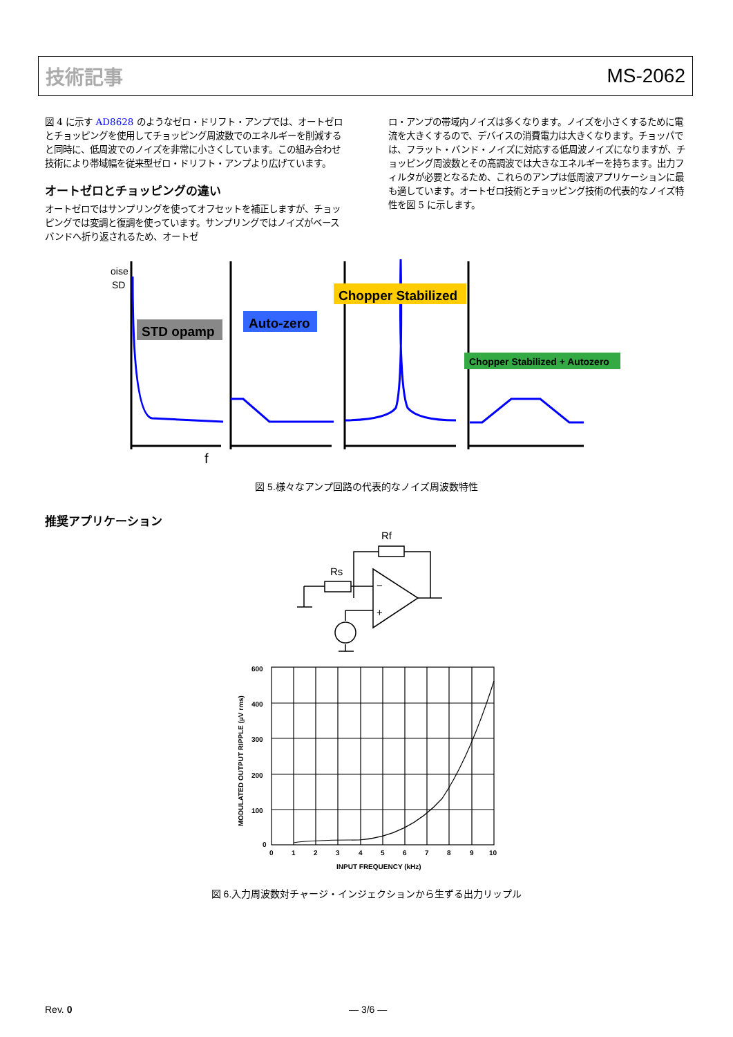技術記事 MS-2062
図 4 に示す AD8628 のようなゼロ・ドリフト・アンプでは、オートゼロとチョッピングを使用してチョッピング周波数でのエネルギーを削減すると同時に、低周波でのノイズを非常に小さくしています。この組み合わせ技術により帯域幅を従来型ゼロ・ドリフト・アンプより広げています。
オートゼロとチョッピングの違い
オートゼロではサンプリングを使ってオフセットを補正しますが、チョッピングでは変調と復調を使っています。サンプリングではノイズがベースバンドへ折り返されるため、オートゼ
ロ・アンプの帯域内ノイズは多くなります。ノイズを小さくするために電流を大きくするので、デバイスの消費電力は大きくなります。チョッパでは、フラット・バンド・ノイズに対応する低周波ノイズになりますが、チョッピング周波数とその高調波では大きなエネルギーを持ちます。出力フィルタが必要となるため、これらのアンプは低周波アプリケーションに最も適しています。オートゼロ技術とチョッピング技術の代表的なノイズ特性を図 5 に示します。
oise
SD
STD opamp
Auto-zero
Chopper Stabilized
Chopper Stabilized + Autozero
f
図 5.様々なアンプ回路の代表的なノイズ周波数特性
推奨アプリケーション
Rf
Rs
−
+
600
400
300
200
100
0
0
1
2
3
4
5
6
7
8
9
10
INPUT FREQUENCY (kHz)
MODULATED OUTPUT RIPPLE (µV rms)
図 6.入力周波数対チャージ・インジェクションから生ずる出力リップル
Rev. 0 — 3/6 —